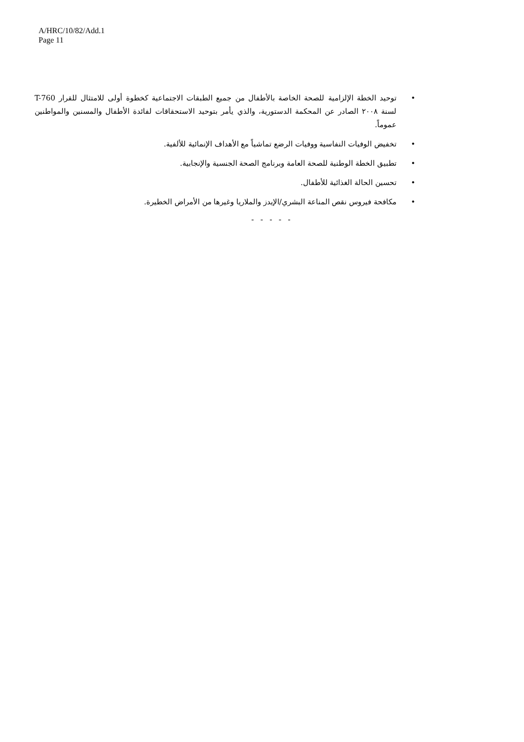A/HRC/10/82/Add.1
Page 11
• توحيد الخطة الإلزامية للصحة الخاصة بالأطفال من جميع الطبقات الاجتماعية كخطوة أولى للامتثال للقرار T-760 لسنة ٢٠٠٨ الصادر عن المحكمة الدستورية، والذي يأمر بتوحيد الاستحقاقات لفائدة الأطفال والمسنين والمواطنين عموماً.
• تخفيض الوفيات النفاسية ووفيات الرضع تماشياً مع الأهداف الإنمائية للألفية.
• تطبيق الخطة الوطنية للصحة العامة وبرنامج الصحة الجنسية والإنجابية.
• تحسين الحالة الغذائية للأطفال.
• مكافحة فيروس نقص المناعة البشري/الإيدز والملاريا وغيرها من الأمراض الخطيرة.
- - - - -